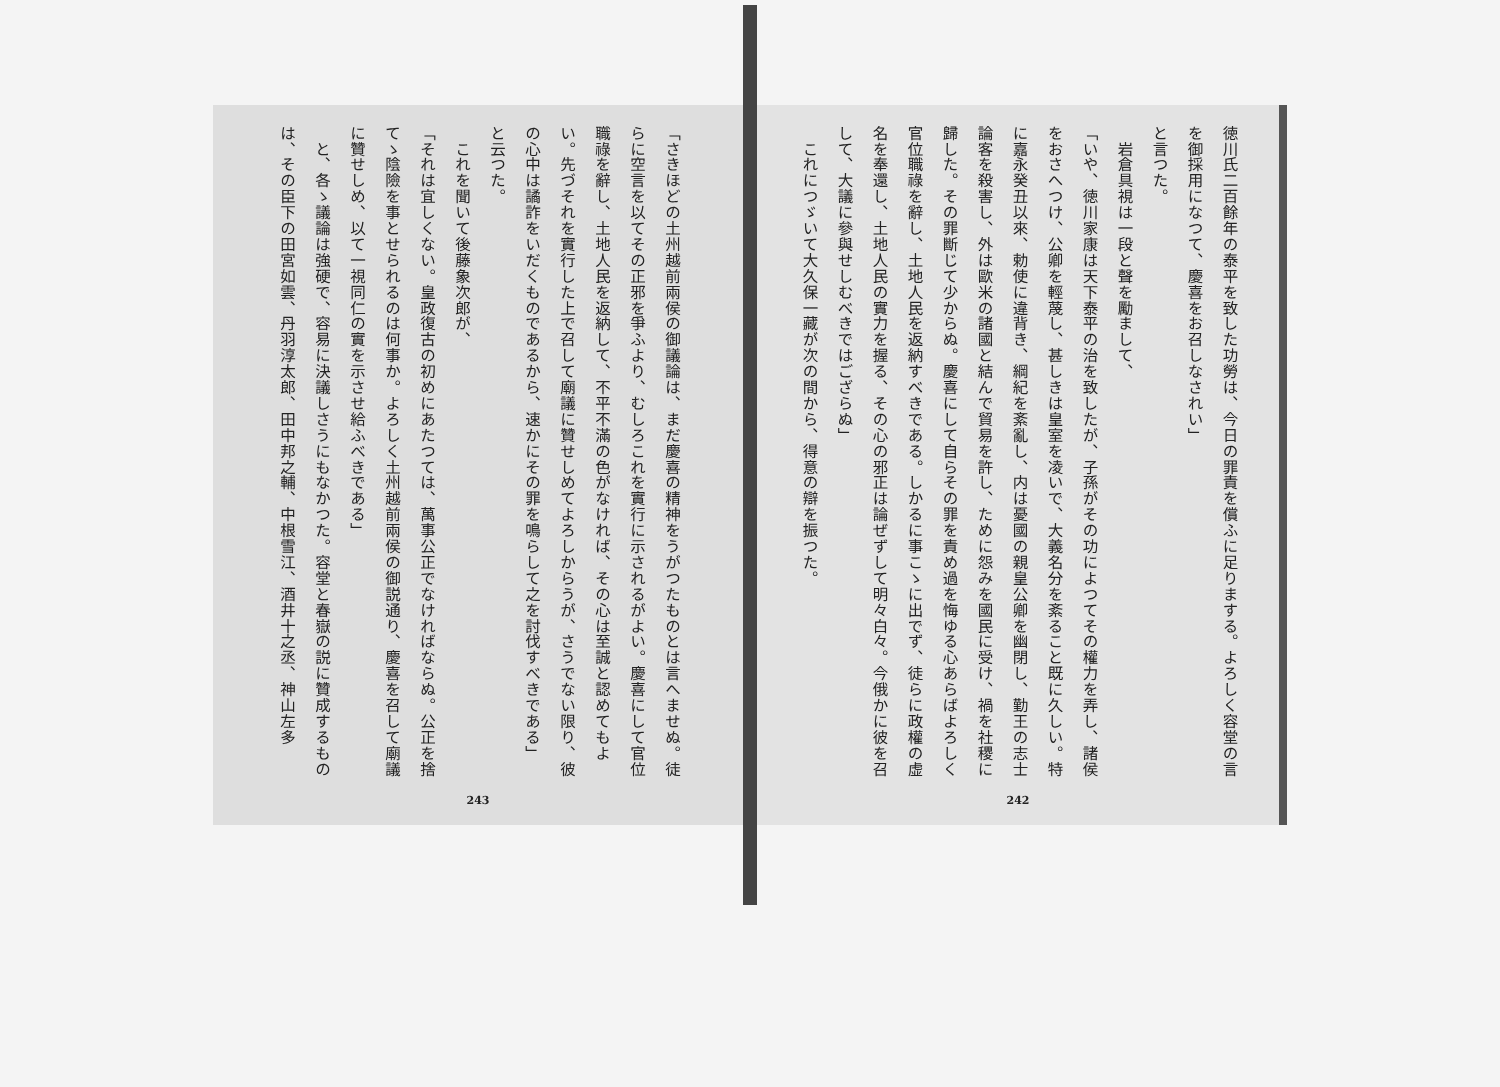徳川氏二百餘年の泰平を致した功勞は、今日の罪責を償ふに足りまする。よろしく容堂の言を御採用になつて、慶喜をお召しなされい」
と言つた。
　岩倉具視は一段と聲を勵まして、
「いや、徳川家康は天下泰平の治を致したが、子孫がその功によつてその權力を弄し、諸侯をおさへつけ、公卿を輕蔑し、甚しきは皇室を凌いで、大義名分を紊ること既に久しい。特に嘉永癸丑以來、勅使に違背き、綱紀を紊亂し、内は憂國の親皇公卿を幽閉し、勤王の志士論客を殺害し、外は歐米の諸國と結んで貿易を許し、ために怨みを國民に受け、禍を社稷に歸した。その罪斷じて少からぬ。慶喜にして自らその罪を責め過を悔ゆる心あらばよろしく官位職祿を辭し、土地人民を返納すべきである。しかるに事こゝに出でず、徒らに政權の虚名を奉還し、土地人民の實力を握る、その心の邪正は論ぜずして明々白々。今俄かに彼を召して、大議に參與せしむべきではござらぬ」
　これにつゞいて大久保一藏が次の間から、得意の辯を振つた。
242
「さきほどの土州越前兩侯の御議論は、まだ慶喜の精神をうがつたものとは言へませぬ。徒らに空言を以てその正邪を爭ふより、むしろこれを實行に示されるがよい。慶喜にして官位職祿を辭し、土地人民を返納して、不平不滿の色がなければ、その心は至誠と認めてもよい。先づそれを實行した上で召して廟議に贊せしめてよろしからうが、さうでない限り、彼の心中は譎詐をいだくものであるから、速かにその罪を鳴らして之を討伐すべきである」
と云つた。
　これを聞いて後藤象次郎が、
「それは宜しくない。皇政復古の初めにあたつては、萬事公正でなければならぬ。公正を捨てゝ陰險を事とせられるのは何事か。よろしく土州越前兩侯の御説通り、慶喜を召して廟議に贊せしめ、以て一視同仁の實を示させ給ふべきである」
　と、各ゝ議論は強硬で、容易に決議しさうにもなかつた。容堂と春嶽の説に贊成するものは、その臣下の田宮如雲、丹羽淳太郎、田中邦之輔、中根雪江、酒井十之丞、神山左多
243